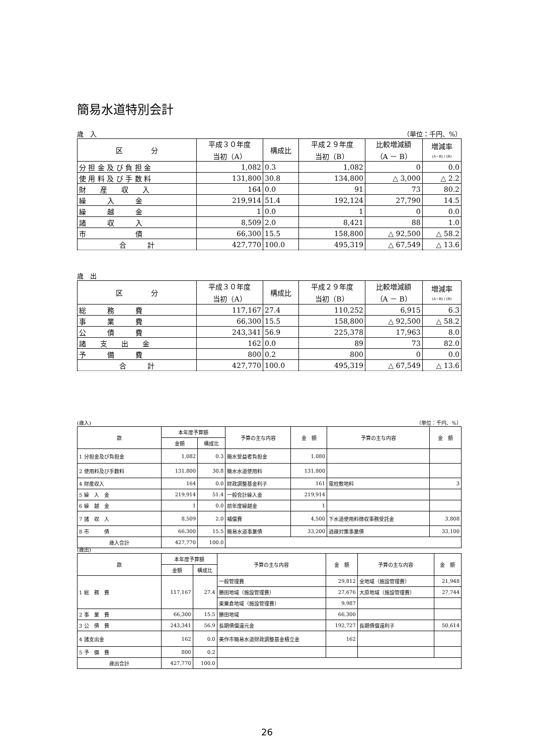簡易水道特別会計
歳　入 （単位：千円、%）
| 区 分 | 平成３０年度 当初（A） | 構成比 | 平成２９年度 当初（B） | 比較増減額 （A － B） | 増減率 (A−B) / (B) |
| --- | --- | --- | --- | --- | --- |
| 分 担 金 及 び 負 担 金 | 1,082 | 0.3 | 1,082 | 0 | 0.0 |
| 使 用 料 及 び 手 数 料 | 131,800 | 30.8 | 134,800 | △ 3,000 | △ 2.2 |
| 財 産 収 入 | 164 | 0.0 | 91 | 73 | 80.2 |
| 繰 入 金 | 219,914 | 51.4 | 192,124 | 27,790 | 14.5 |
| 繰 越 金 | 1 | 0.0 | 1 | 0 | 0.0 |
| 諸 収 入 | 8,509 | 2.0 | 8,421 | 88 | 1.0 |
| 市 債 | 66,300 | 15.5 | 158,800 | △ 92,500 | △ 58.2 |
| 合 計 | 427,770 | 100.0 | 495,319 | △ 67,549 | △ 13.6 |
歳　出
| 区 分 | 平成３０年度 当初（A） | 構成比 | 平成２９年度 当初（B） | 比較増減額 （A － B） | 増減率 (A−B) / (B) |
| --- | --- | --- | --- | --- | --- |
| 総 務 費 | 117,167 | 27.4 | 110,252 | 6,915 | 6.3 |
| 事 業 費 | 66,300 | 15.5 | 158,800 | △ 92,500 | △ 58.2 |
| 公 債 費 | 243,341 | 56.9 | 225,378 | 17,963 | 8.0 |
| 諸 支 出 金 | 162 | 0.0 | 89 | 73 | 82.0 |
| 予 備 費 | 800 | 0.2 | 800 | 0 | 0.0 |
| 合 計 | 427,770 | 100.0 | 495,319 | △ 67,549 | △ 13.6 |
(歳入) （単位：千円、%）
| 款 | 本年度予算額 | | 予算の主な内容 | 金 額 | 予算の主な内容 | 金 額 |
| --- | --- | --- | --- | --- | --- | --- |
| | 金額 | 構成比 | | | | |
| 1 分担金及び負担金 | 1,082 | 0.3 | 簡水受益者負担金 | 1,080 | | |
| 2 使用料及び手数料 | 131,800 | 30.8 | 簡水水道使用料 | 131,800 | | |
| 4 財産収入 | 164 | 0.0 | 財政調整基金利子 | 161 | 電柱敷地料 | 3 |
| 5 繰 入 金 | 219,914 | 51.4 | 一般会計繰入金 | 219,914 | | |
| 6 繰 越 金 | 1 | 0.0 | 前年度繰越金 | 1 | | |
| 7 諸 収 入 | 8,509 | 2.0 | 補償費 | 4,500 | 下水道使用料徴収事務受託金 | 3,808 |
| 8 市 債 | 66,300 | 15.5 | 簡易水道事業債 | 33,200 | 過疎対策事業債 | 33,100 |
| 歳入合計 | 427,770 | 100.0 | | | | |
(歳出)
| 款 | 本年度予算額 | | 予算の主な内容 | 金 額 | 予算の主な内容 | 金 額 |
| --- | --- | --- | --- | --- | --- | --- |
| | 金額 | 構成比 | | | | |
| 1 総 務 費 | 117,167 | 27.4 | 一般管理費 | 29,812 | 全地域（施設管理費） | 21,948 |
| | | | 勝田地域（施設管理費） | 27,676 | 大原地域（施設管理費） | 27,744 |
| | | | 東粟倉地域（施設管理費） | 9,987 | | |
| 2 事 業 費 | 66,300 | 15.5 | 勝田地域 | 66,300 | | |
| 3 公 債 費 | 243,341 | 56.9 | 長期債償還元金 | 192,727 | 長期債償還利子 | 50,614 |
| 4 諸支出金 | 162 | 0.0 | 美作市簡易水道財政調整基金積立金 | 162 | | |
| 5 予 備 費 | 800 | 0.2 | | | | |
| 歳出合計 | 427,770 | 100.0 | | | | |
26